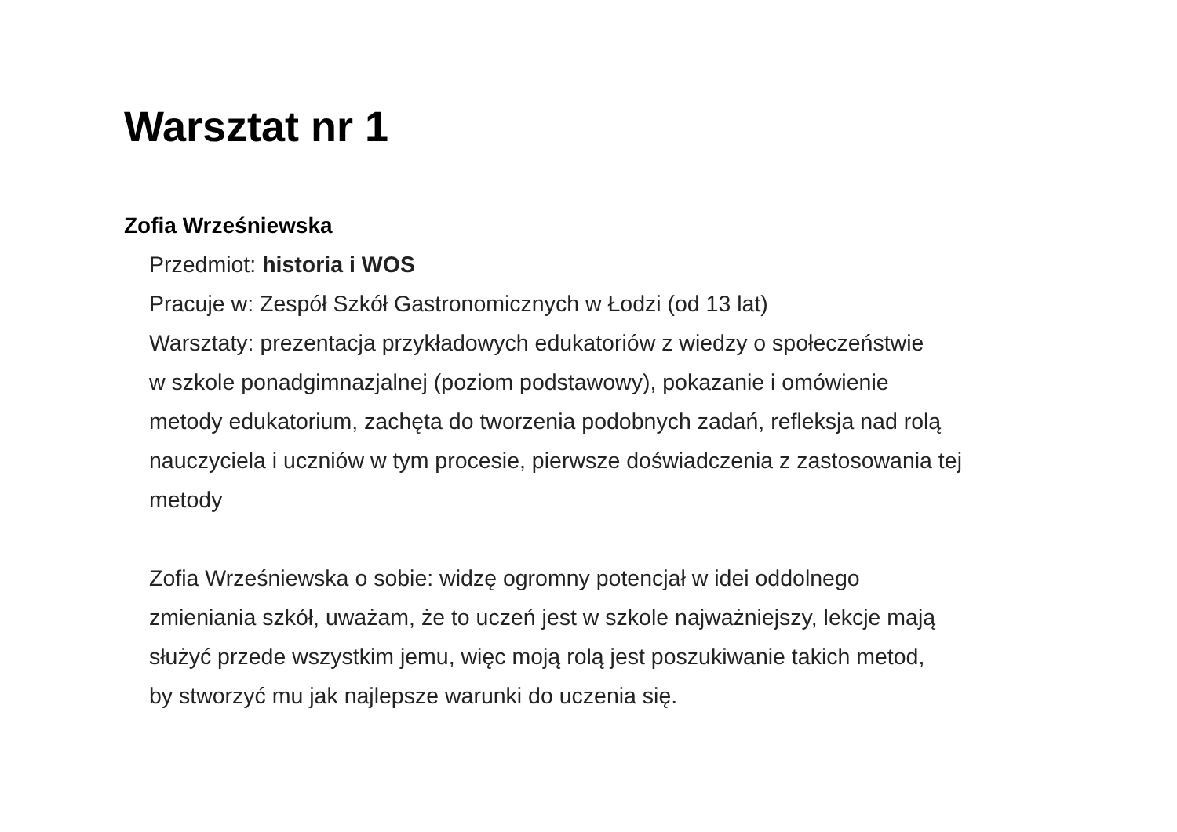Warsztat nr 1
Zofia Wrześniewska
Przedmiot: historia i WOS
Pracuje w: Zespół Szkół Gastronomicznych w Łodzi (od 13 lat)
Warsztaty: prezentacja przykładowych edukatoriów z wiedzy o społeczeństwie
w szkole ponadgimnazjalnej (poziom podstawowy), pokazanie i omówienie
metody edukatorium, zachęta do tworzenia podobnych zadań, refleksja nad rolą
nauczyciela i uczniów w tym procesie, pierwsze doświadczenia z zastosowania tej
metody
Zofia Wrześniewska o sobie: widzę ogromny potencjał w idei oddolnego
zmieniania szkół, uważam, że to uczeń jest w szkole najważniejszy, lekcje mają
służyć przede wszystkim jemu, więc moją rolą jest poszukiwanie takich metod,
by stworzyć mu jak najlepsze warunki do uczenia się.